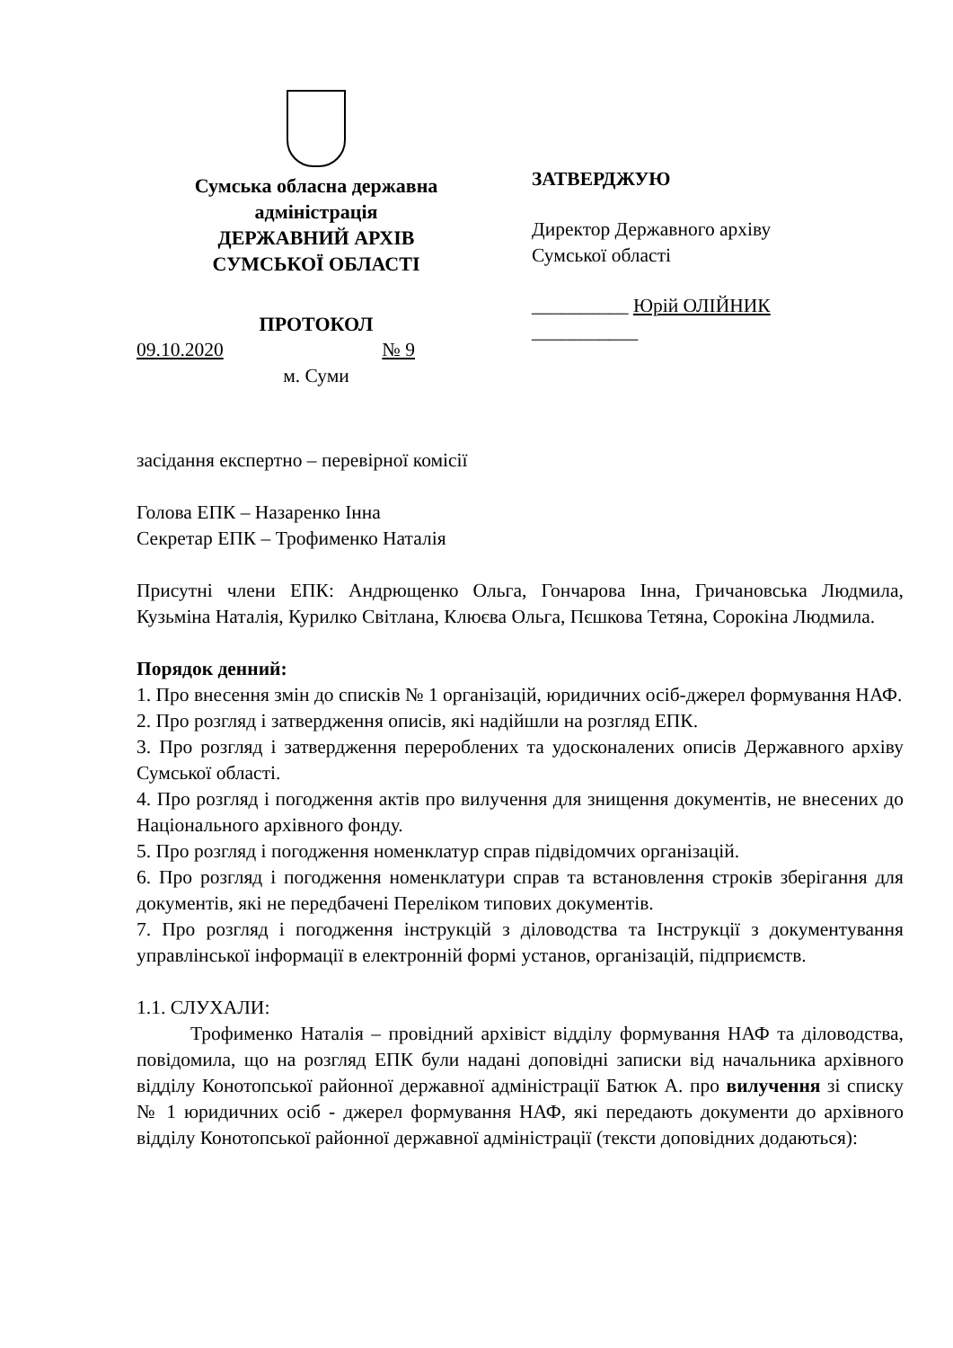Сумська обласна державна адміністрація
ДЕРЖАВНИЙ АРХІВ
СУМСЬКОЇ ОБЛАСТІ
ПРОТОКОЛ
09.10.2020 № 9
м. Суми
ЗАТВЕРДЖУЮ
Директор Державного архіву Сумської області
__________ Юрій ОЛІЙНИК
___________
засідання експертно – перевірної комісії
Голова ЕПК – Назаренко Інна
Секретар ЕПК – Трофименко Наталія
Присутні члени ЕПК: Андрющенко Ольга, Гончарова Інна, Гричановська Людмила, Кузьміна Наталія, Курилко Світлана, Клюєва Ольга, Пєшкова Тетяна, Сорокіна Людмила.
Порядок денний:
1. Про внесення змін до списків № 1 організацій, юридичних осіб-джерел формування НАФ.
2. Про розгляд і затвердження описів, які надійшли на розгляд ЕПК.
3. Про розгляд і затвердження перероблених та удосконалених описів Державного архіву Сумської області.
4. Про розгляд і погодження актів про вилучення для знищення документів, не внесених до Національного архівного фонду.
5. Про розгляд і погодження номенклатур справ підвідомчих організацій.
6. Про розгляд і погодження номенклатури справ та встановлення строків зберігання для документів, які не передбачені Переліком типових документів.
7. Про розгляд і погодження інструкцій з діловодства та Інструкції з документування управлінської інформації в електронній формі установ, організацій, підприємств.
1.1. СЛУХАЛИ:
Трофименко Наталія – провідний архівіст відділу формування НАФ та діловодства, повідомила, що на розгляд ЕПК були надані доповідні записки від начальника архівного відділу Конотопської районної державної адміністрації Батюк А. про вилучення зі списку № 1 юридичних осіб - джерел формування НАФ, які передають документи до архівного відділу Конотопської районної державної адміністрації (тексти доповідних додаються):